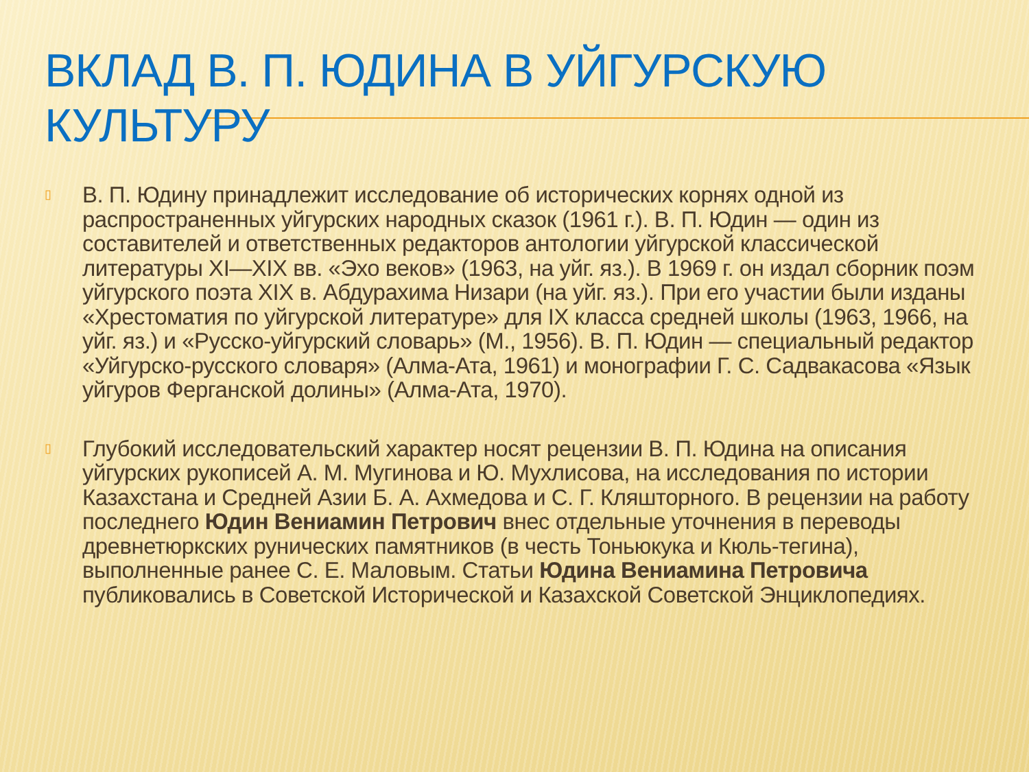ВКЛАД В. П. ЮДИНА В УЙГУРСКУЮ КУЛЬТУРУ
▯ В. П. Юдину принадлежит исследование об исторических корнях одной из распространенных уйгурских народных сказок (1961 г.). В. П. Юдин — один из составителей и ответственных редакторов антологии уйгурской классической литературы XI—XIX вв. «Эхо веков» (1963, на уйг. яз.). В 1969 г. он издал сборник поэм уйгурского поэта XIX в. Абдурахима Низари (на уйг. яз.). При его участии были изданы «Хрестоматия по уйгурской литературе» для IX класса средней школы (1963, 1966, на уйг. яз.) и «Русско-уйгурский словарь» (М., 1956). В. П. Юдин — специальный редактор «Уйгурско-русского словаря» (Алма-Ата, 1961) и монографии Г. С. Садвакасова «Язык уйгуров Ферганской долины» (Алма-Ата, 1970).
▯ Глубокий исследовательский характер носят рецензии В. П. Юдина на описания уйгурских рукописей А. М. Мугинова и Ю. Мухлисова, на исследования по истории Казахстана и Средней Азии Б. А. Ахмедова и С. Г. Кляшторного. В рецензии на работу последнего Юдин Вениамин Петрович внес отдельные уточнения в переводы древнетюркских рунических памятников (в честь Тоньюкука и Кюль-тегина), выполненные ранее С. Е. Маловым. Статьи Юдина Вениамина Петровича публиковались в Советской Исторической и Казахской Советской Энциклопедиях.